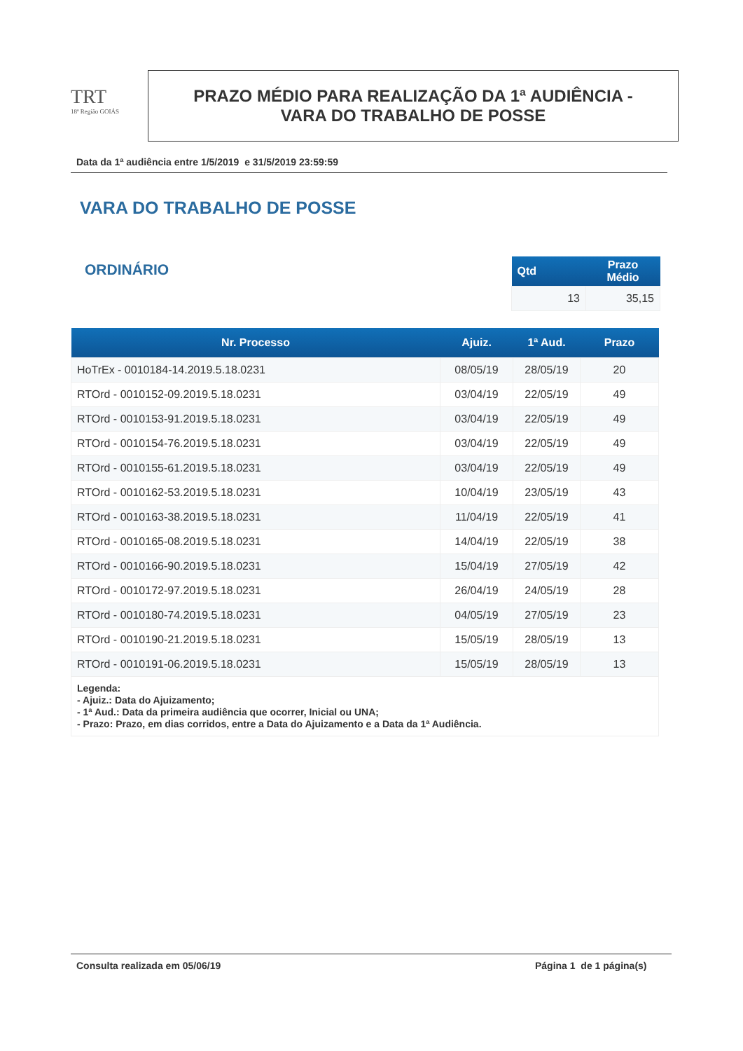TRT
18ª Região GOIÁS
PRAZO MÉDIO PARA REALIZAÇÃO DA 1ª AUDIÊNCIA -
VARA DO TRABALHO DE POSSE
Data da 1ª audiência entre 1/5/2019 e 31/5/2019 23:59:59
VARA DO TRABALHO DE POSSE
ORDINÁRIO
| Qtd | Prazo Médio |
| --- | --- |
| 13 | 35,15 |
| Nr. Processo | Ajuiz. | 1ª Aud. | Prazo |
| --- | --- | --- | --- |
| HoTrEx - 0010184-14.2019.5.18.0231 | 08/05/19 | 28/05/19 | 20 |
| RTOrd - 0010152-09.2019.5.18.0231 | 03/04/19 | 22/05/19 | 49 |
| RTOrd - 0010153-91.2019.5.18.0231 | 03/04/19 | 22/05/19 | 49 |
| RTOrd - 0010154-76.2019.5.18.0231 | 03/04/19 | 22/05/19 | 49 |
| RTOrd - 0010155-61.2019.5.18.0231 | 03/04/19 | 22/05/19 | 49 |
| RTOrd - 0010162-53.2019.5.18.0231 | 10/04/19 | 23/05/19 | 43 |
| RTOrd - 0010163-38.2019.5.18.0231 | 11/04/19 | 22/05/19 | 41 |
| RTOrd - 0010165-08.2019.5.18.0231 | 14/04/19 | 22/05/19 | 38 |
| RTOrd - 0010166-90.2019.5.18.0231 | 15/04/19 | 27/05/19 | 42 |
| RTOrd - 0010172-97.2019.5.18.0231 | 26/04/19 | 24/05/19 | 28 |
| RTOrd - 0010180-74.2019.5.18.0231 | 04/05/19 | 27/05/19 | 23 |
| RTOrd - 0010190-21.2019.5.18.0231 | 15/05/19 | 28/05/19 | 13 |
| RTOrd - 0010191-06.2019.5.18.0231 | 15/05/19 | 28/05/19 | 13 |
| Legenda: - Ajuiz.: Data do Ajuizamento; - 1ª Aud.: Data da primeira audiência que ocorrer, Inicial ou UNA; - Prazo: Prazo, em dias corridos, entre a Data do Ajuizamento e a Data da 1ª Audiência. | | | |
Consulta realizada em 05/06/19 Página 1 de 1 página(s)